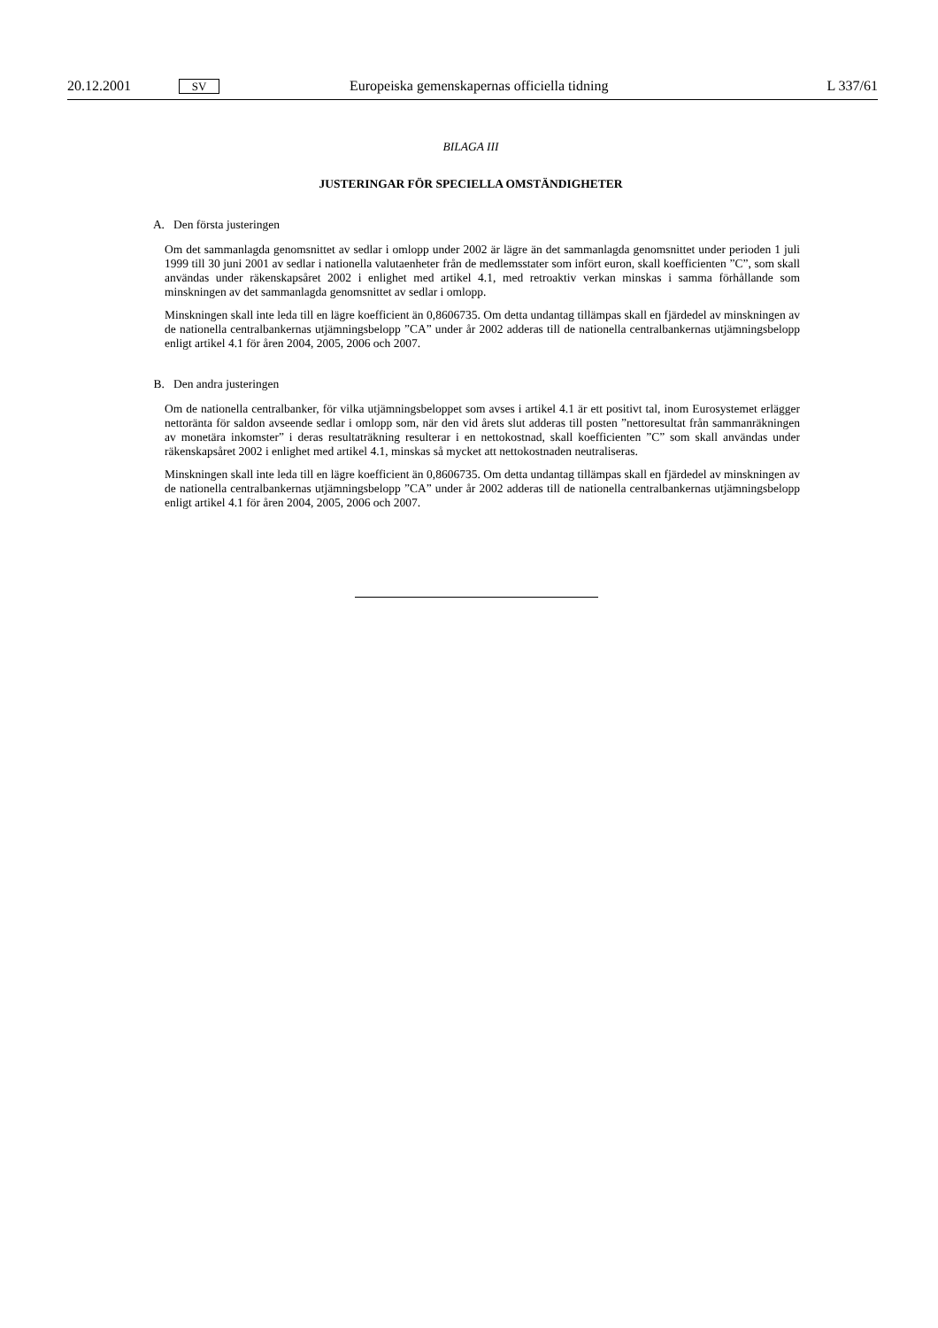20.12.2001 SV Europeiska gemenskapernas officiella tidning L 337/61
BILAGA III
JUSTERINGAR FÖR SPECIELLA OMSTÄNDIGHETER
A. Den första justeringen
Om det sammanlagda genomsnittet av sedlar i omlopp under 2002 är lägre än det sammanlagda genomsnittet under perioden 1 juli 1999 till 30 juni 2001 av sedlar i nationella valutaenheter från de medlemsstater som infört euron, skall koefficienten ”C”, som skall användas under räkenskapsåret 2002 i enlighet med artikel 4.1, med retroaktiv verkan minskas i samma förhållande som minskningen av det sammanlagda genomsnittet av sedlar i omlopp.
Minskningen skall inte leda till en lägre koefficient än 0,8606735. Om detta undantag tillämpas skall en fjärdedel av minskningen av de nationella centralbankernas utjämningsbelopp ”CA” under år 2002 adderas till de nationella centralbankernas utjämningsbelopp enligt artikel 4.1 för åren 2004, 2005, 2006 och 2007.
B. Den andra justeringen
Om de nationella centralbanker, för vilka utjämningsbeloppet som avses i artikel 4.1 är ett positivt tal, inom Eurosystemet erlägger nettoränta för saldon avseende sedlar i omlopp som, när den vid årets slut adderas till posten ”nettoresultat från sammanräkningen av monetära inkomster” i deras resultaträkning resulterar i en nettokostnad, skall koefficienten ”C” som skall användas under räkenskapsåret 2002 i enlighet med artikel 4.1, minskas så mycket att nettokostnaden neutraliseras.
Minskningen skall inte leda till en lägre koefficient än 0,8606735. Om detta undantag tillämpas skall en fjärdedel av minskningen av de nationella centralbankernas utjämningsbelopp ”CA” under år 2002 adderas till de nationella centralbankernas utjämningsbelopp enligt artikel 4.1 för åren 2004, 2005, 2006 och 2007.